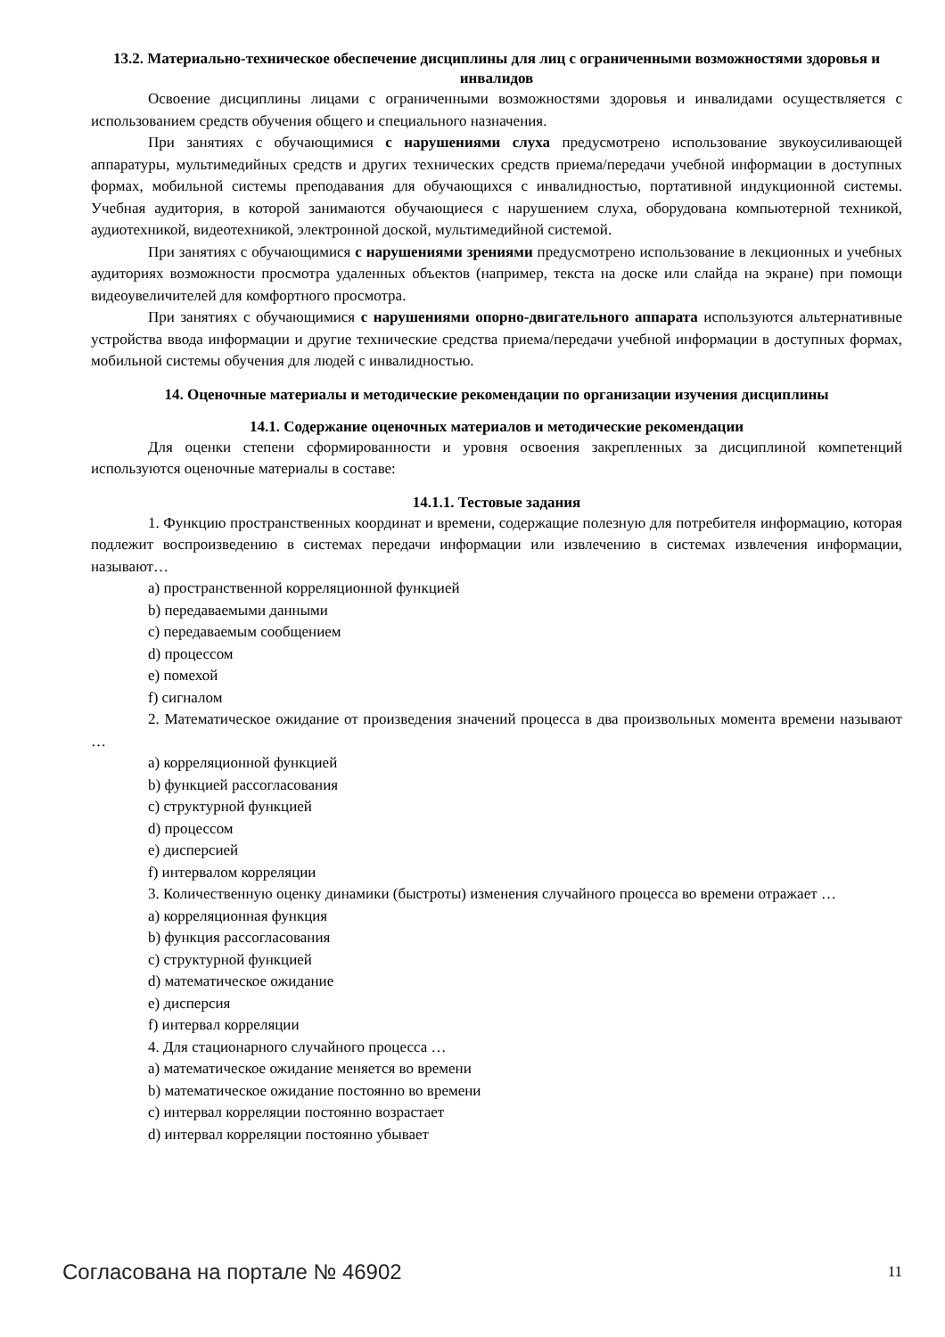13.2. Материально-техническое обеспечение дисциплины для лиц с ограниченными возможностями здоровья и инвалидов
Освоение дисциплины лицами с ограниченными возможностями здоровья и инвалидами осуществляется с использованием средств обучения общего и специального назначения.
При занятиях с обучающимися с нарушениями слуха предусмотрено использование звукоусиливающей аппаратуры, мультимедийных средств и других технических средств приема/передачи учебной информации в доступных формах, мобильной системы преподавания для обучающихся с инвалидностью, портативной индукционной системы. Учебная аудитория, в которой занимаются обучающиеся с нарушением слуха, оборудована компьютерной техникой, аудиотехникой, видеотехникой, электронной доской, мультимедийной системой.
При занятиях с обучающимися с нарушениями зрениями предусмотрено использование в лекционных и учебных аудиториях возможности просмотра удаленных объектов (например, текста на доске или слайда на экране) при помощи видеоувеличителей для комфортного просмотра.
При занятиях с обучающимися с нарушениями опорно-двигательного аппарата используются альтернативные устройства ввода информации и другие технические средства приема/передачи учебной информации в доступных формах, мобильной системы обучения для людей с инвалидностью.
14. Оценочные материалы и методические рекомендации по организации изучения дисциплины
14.1. Содержание оценочных материалов и методические рекомендации
Для оценки степени сформированности и уровня освоения закрепленных за дисциплиной компетенций используются оценочные материалы в составе:
14.1.1. Тестовые задания
1. Функцию пространственных координат и времени, содержащие полезную для потребителя информацию, которая подлежит воспроизведению в системах передачи информации или извлечению в системах извлечения информации, называют…
a) пространственной корреляционной функцией
b) передаваемыми данными
c) передаваемым сообщением
d) процессом
e) помехой
f) сигналом
2. Математическое ожидание от произведения значений процесса в два произвольных момента времени называют …
a) корреляционной функцией
b) функцией рассогласования
c) структурной функцией
d) процессом
e) дисперсией
f) интервалом корреляции
3. Количественную оценку динамики (быстроты) изменения случайного процесса во времени отражает …
a) корреляционная функция
b) функция рассогласования
c) структурной функцией
d) математическое ожидание
e) дисперсия
f) интервал корреляции
4. Для стационарного случайного процесса …
a) математическое ожидание меняется во времени
b) математическое ожидание постоянно во времени
c) интервал корреляции постоянно возрастает
d) интервал корреляции постоянно убывает
Согласована на портале № 46902 11